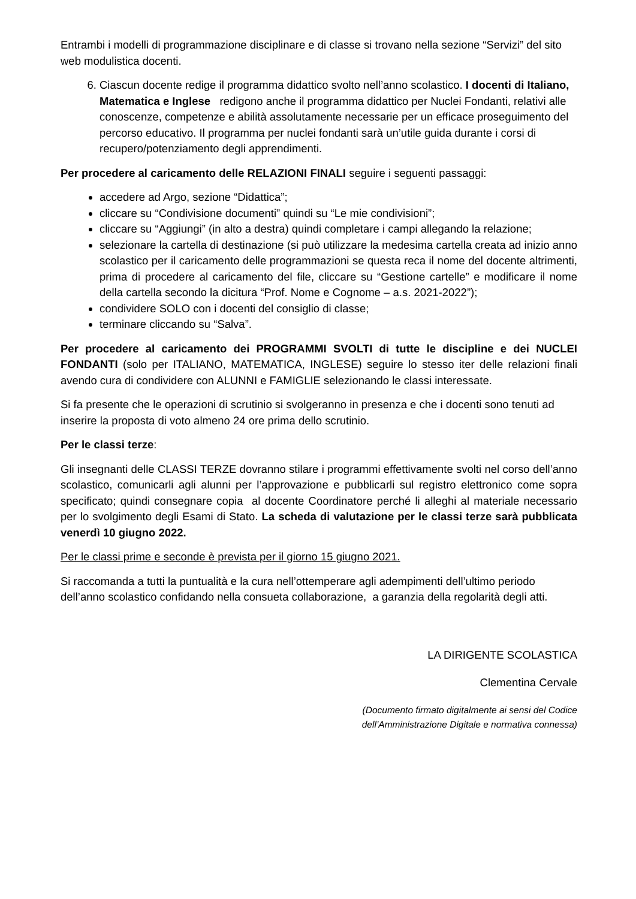Entrambi i modelli di programmazione disciplinare e di classe si trovano nella sezione “Servizi” del sito web modulistica docenti.
6. Ciascun docente redige il programma didattico svolto nell’anno scolastico. I docenti di Italiano, Matematica e Inglese redigono anche il programma didattico per Nuclei Fondanti, relativi alle conoscenze, competenze e abilità assolutamente necessarie per un efficace proseguimento del percorso educativo. Il programma per nuclei fondanti sarà un’utile guida durante i corsi di recupero/potenziamento degli apprendimenti.
Per procedere al caricamento delle RELAZIONI FINALI seguire i seguenti passaggi:
accedere ad Argo, sezione “Didattica”;
cliccare su “Condivisione documenti” quindi su “Le mie condivisioni”;
cliccare su “Aggiungi” (in alto a destra) quindi completare i campi allegando la relazione;
selezionare la cartella di destinazione (si può utilizzare la medesima cartella creata ad inizio anno scolastico per il caricamento delle programmazioni se questa reca il nome del docente altrimenti, prima di procedere al caricamento del file, cliccare su “Gestione cartelle” e modificare il nome della cartella secondo la dicitura “Prof. Nome e Cognome – a.s. 2021-2022”);
condividere SOLO con i docenti del consiglio di classe;
terminare cliccando su “Salva”.
Per procedere al caricamento dei PROGRAMMI SVOLTI di tutte le discipline e dei NUCLEI FONDANTI (solo per ITALIANO, MATEMATICA, INGLESE) seguire lo stesso iter delle relazioni finali avendo cura di condividere con ALUNNI e FAMIGLIE selezionando le classi interessate.
Si fa presente che le operazioni di scrutinio si svolgeranno in presenza e che i docenti sono tenuti ad inserire la proposta di voto almeno 24 ore prima dello scrutinio.
Per le classi terze:
Gli insegnanti delle CLASSI TERZE dovranno stilare i programmi effettivamente svolti nel corso dell’anno scolastico, comunicarli agli alunni per l’approvazione e pubblicarli sul registro elettronico come sopra specificato; quindi consegnare copia al docente Coordinatore perché li alleghi al materiale necessario per lo svolgimento degli Esami di Stato. La scheda di valutazione per le classi terze sarà pubblicata venerdì 10 giugno 2022.
Per le classi prime e seconde è prevista per il giorno 15 giugno 2021.
Si raccomanda a tutti la puntualità e la cura nell’ottemperare agli adempimenti dell’ultimo periodo dell’anno scolastico confidando nella consueta collaborazione, a garanzia della regolarità degli atti.
LA DIRIGENTE SCOLASTICA
Clementina Cervale
(Documento firmato digitalmente ai sensi del Codice
dell’Amministrazione Digitale e normativa connessa)